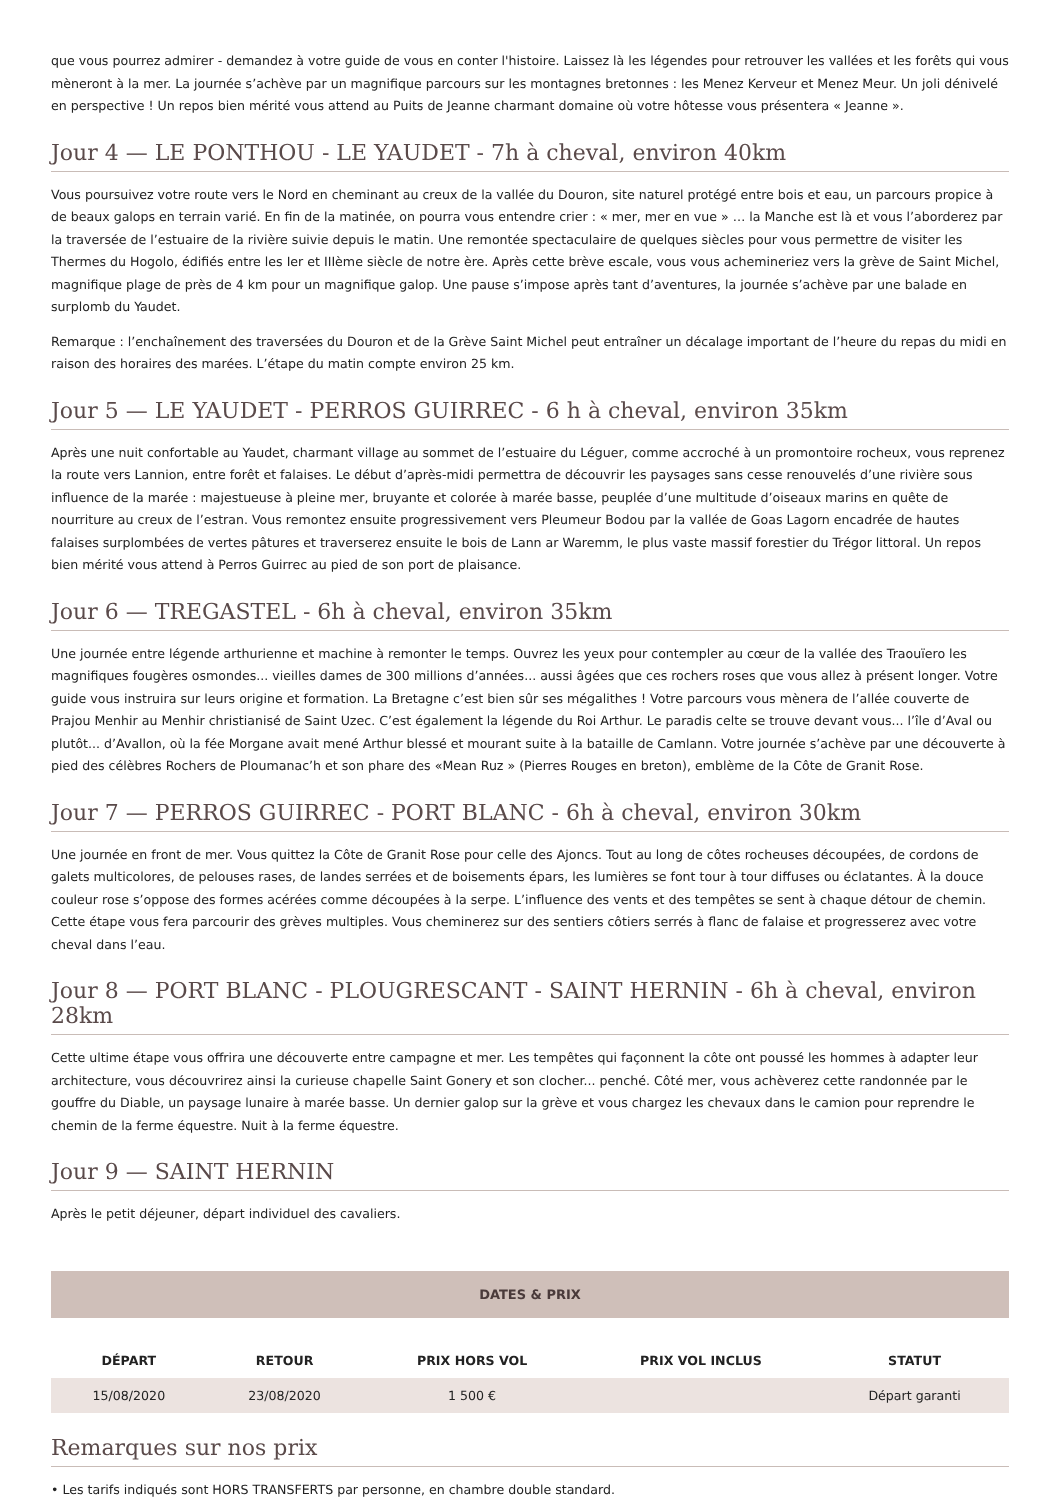que vous pourrez admirer - demandez à votre guide de vous en conter l'histoire. Laissez là les légendes pour retrouver les vallées et les forêts qui vous mèneront à la mer. La journée s’achève par un magnifique parcours sur les montagnes bretonnes : les Menez Kerveur et Menez Meur. Un joli dénivelé en perspective ! Un repos bien mérité vous attend au Puits de Jeanne charmant domaine où votre hôtesse vous présentera « Jeanne ».
Jour 4 — LE PONTHOU - LE YAUDET - 7h à cheval, environ 40km
Vous poursuivez votre route vers le Nord en cheminant au creux de la vallée du Douron, site naturel protégé entre bois et eau, un parcours propice à de beaux galops en terrain varié. En fin de la matinée, on pourra vous entendre crier : « mer, mer en vue » … la Manche est là et vous l’aborderez par la traversée de l’estuaire de la rivière suivie depuis le matin. Une remontée spectaculaire de quelques siècles pour vous permettre de visiter les Thermes du Hogolo, édifiés entre les Ier et IIIème siècle de notre ère. Après cette brève escale, vous vous achemineriez vers la grève de Saint Michel, magnifique plage de près de 4 km pour un magnifique galop. Une pause s’impose après tant d’aventures, la journée s’achève par une balade en surplomb du Yaudet.
Remarque : l’enchaînement des traversées du Douron et de la Grève Saint Michel peut entraîner un décalage important de l’heure du repas du midi en raison des horaires des marées. L’étape du matin compte environ 25 km.
Jour 5 — LE YAUDET - PERROS GUIRREC - 6 h à cheval, environ 35km
Après une nuit confortable au Yaudet, charmant village au sommet de l’estuaire du Léguer, comme accroché à un promontoire rocheux, vous reprenez la route vers Lannion, entre forêt et falaises. Le début d’après-midi permettra de découvrir les paysages sans cesse renouvelés d’une rivière sous influence de la marée : majestueuse à pleine mer, bruyante et colorée à marée basse, peuplée d’une multitude d’oiseaux marins en quête de nourriture au creux de l’estran. Vous remontez ensuite progressivement vers Pleumeur Bodou par la vallée de Goas Lagorn encadrée de hautes falaises surplombées de vertes pâtures et traverserez ensuite le bois de Lann ar Waremm, le plus vaste massif forestier du Trégor littoral. Un repos bien mérité vous attend à Perros Guirrec au pied de son port de plaisance.
Jour 6 — TREGASTEL - 6h à cheval, environ 35km
Une journée entre légende arthurienne et machine à remonter le temps. Ouvrez les yeux pour contempler au cœur de la vallée des Traouïero les magnifiques fougères osmondes... vieilles dames de 300 millions d’années... aussi âgées que ces rochers roses que vous allez à présent longer. Votre guide vous instruira sur leurs origine et formation. La Bretagne c’est bien sûr ses mégalithes ! Votre parcours vous mènera de l’allée couverte de Prajou Menhir au Menhir christianisé de Saint Uzec. C’est également la légende du Roi Arthur. Le paradis celte se trouve devant vous... l’île d’Aval ou plutôt... d’Avallon, où la fée Morgane avait mené Arthur blessé et mourant suite à la bataille de Camlann. Votre journée s’achève par une découverte à pied des célèbres Rochers de Ploumanac’h et son phare des «Mean Ruz » (Pierres Rouges en breton), emblème de la Côte de Granit Rose.
Jour 7 — PERROS GUIRREC - PORT BLANC - 6h à cheval, environ 30km
Une journée en front de mer. Vous quittez la Côte de Granit Rose pour celle des Ajoncs. Tout au long de côtes rocheuses découpées, de cordons de galets multicolores, de pelouses rases, de landes serrées et de boisements épars, les lumières se font tour à tour diffuses ou éclatantes. À la douce couleur rose s’oppose des formes acérées comme découpées à la serpe. L’influence des vents et des tempêtes se sent à chaque détour de chemin. Cette étape vous fera parcourir des grèves multiples. Vous cheminerez sur des sentiers côtiers serrés à flanc de falaise et progresserez avec votre cheval dans l’eau.
Jour 8 — PORT BLANC - PLOUGRESCANT - SAINT HERNIN - 6h à cheval, environ 28km
Cette ultime étape vous offrira une découverte entre campagne et mer. Les tempêtes qui façonnent la côte ont poussé les hommes à adapter leur architecture, vous découvrirez ainsi la curieuse chapelle Saint Gonery et son clocher... penché. Côté mer, vous achèverez cette randonnée par le gouffre du Diable, un paysage lunaire à marée basse. Un dernier galop sur la grève et vous chargez les chevaux dans le camion pour reprendre le chemin de la ferme équestre. Nuit à la ferme équestre.
Jour 9 — SAINT HERNIN
Après le petit déjeuner, départ individuel des cavaliers.
DATES & PRIX
| DÉPART | RETOUR | PRIX HORS VOL | PRIX VOL INCLUS | STATUT |
| --- | --- | --- | --- | --- |
| 15/08/2020 | 23/08/2020 | 1 500 € | | Départ garanti |
Remarques sur nos prix
• Les tarifs indiqués sont HORS TRANSFERTS par personne, en chambre double standard.